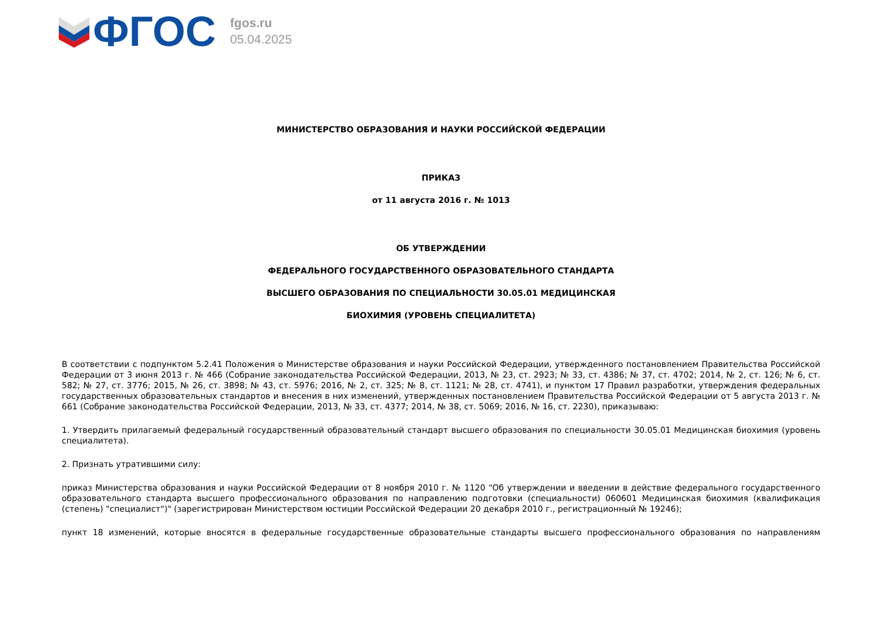ФГОС
fgos.ru
05.04.2025
МИНИСТЕРСТВО ОБРАЗОВАНИЯ И НАУКИ РОССИЙСКОЙ ФЕДЕРАЦИИ
ПРИКАЗ
от 11 августа 2016 г. № 1013
ОБ УТВЕРЖДЕНИИ
ФЕДЕРАЛЬНОГО ГОСУДАРСТВЕННОГО ОБРАЗОВАТЕЛЬНОГО СТАНДАРТА
ВЫСШЕГО ОБРАЗОВАНИЯ ПО СПЕЦИАЛЬНОСТИ 30.05.01 МЕДИЦИНСКАЯ
БИОХИМИЯ (УРОВЕНЬ СПЕЦИАЛИТЕТА)
В соответствии с подпунктом 5.2.41 Положения о Министерстве образования и науки Российской Федерации, утвержденного постановлением Правительства Российской Федерации от 3 июня 2013 г. № 466 (Собрание законодательства Российской Федерации, 2013, № 23, ст. 2923; № 33, ст. 4386; № 37, ст. 4702; 2014, № 2, ст. 126; № 6, ст. 582; № 27, ст. 3776; 2015, № 26, ст. 3898; № 43, ст. 5976; 2016, № 2, ст. 325; № 8, ст. 1121; № 28, ст. 4741), и пунктом 17 Правил разработки, утверждения федеральных государственных образовательных стандартов и внесения в них изменений, утвержденных постановлением Правительства Российской Федерации от 5 августа 2013 г. № 661 (Собрание законодательства Российской Федерации, 2013, № 33, ст. 4377; 2014, № 38, ст. 5069; 2016, № 16, ст. 2230), приказываю:
1. Утвердить прилагаемый федеральный государственный образовательный стандарт высшего образования по специальности 30.05.01 Медицинская биохимия (уровень специалитета).
2. Признать утратившими силу:
приказ Министерства образования и науки Российской Федерации от 8 ноября 2010 г. № 1120 "Об утверждении и введении в действие федерального государственного образовательного стандарта высшего профессионального образования по направлению подготовки (специальности) 060601 Медицинская биохимия (квалификация (степень) "специалист")" (зарегистрирован Министерством юстиции Российской Федерации 20 декабря 2010 г., регистрационный № 19246);
пункт 18 изменений, которые вносятся в федеральные государственные образовательные стандарты высшего профессионального образования по направлениям